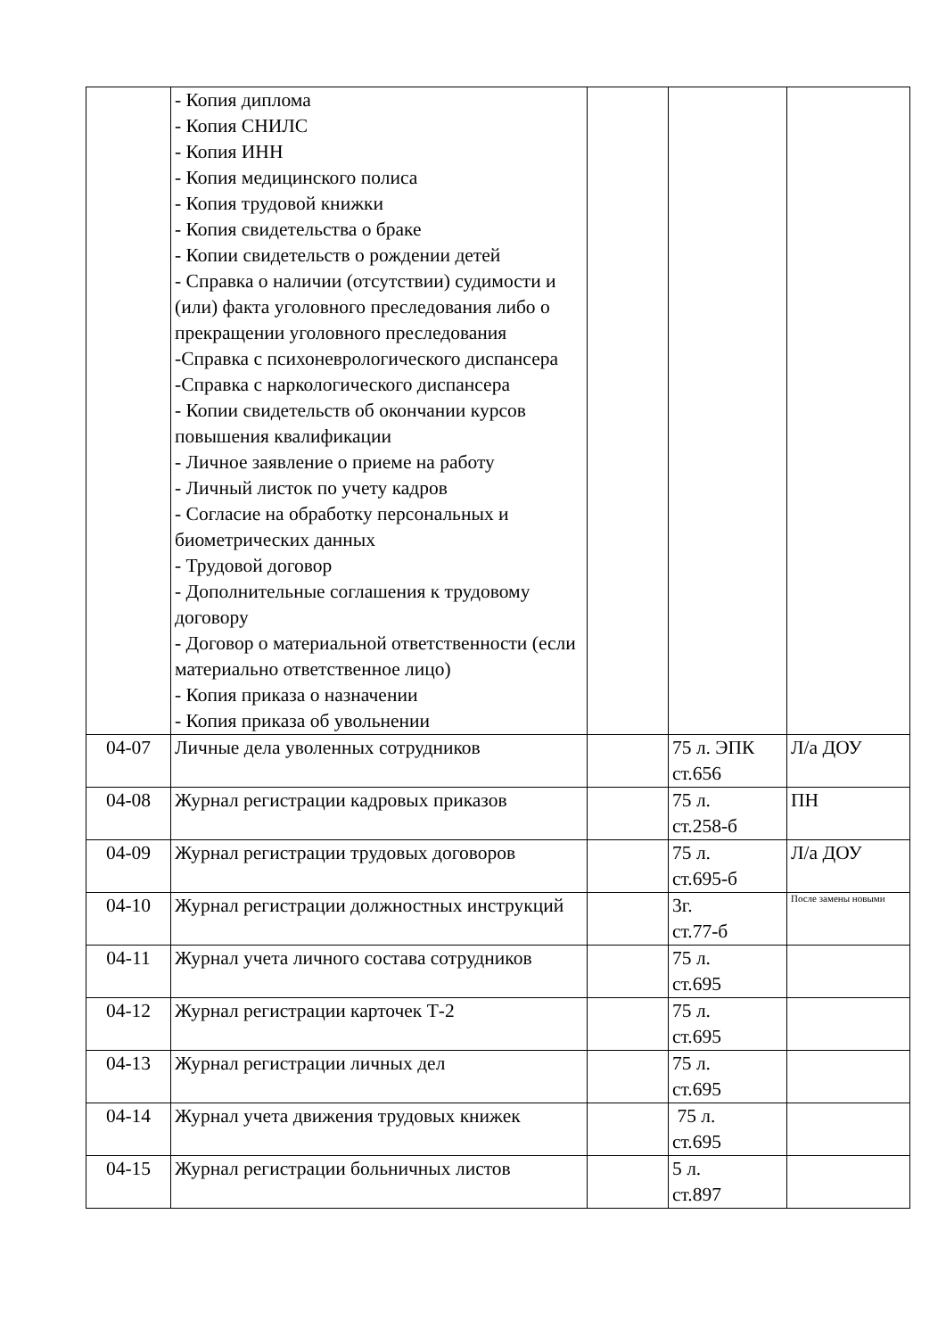| | - Копия диплома - Копия СНИЛС - Копия ИНН - Копия медицинского полиса - Копия трудовой книжки - Копия свидетельства о браке - Копии свидетельств о рождении детей - Справка о наличии (отсутствии) судимости и (или) факта уголовного преследования либо о прекращении уголовного преследования -Справка с психоневрологического диспансера -Справка с наркологического диспансера - Копии свидетельств об окончании курсов повышения квалификации - Личное заявление о приеме на работу - Личный листок по учету кадров - Согласие на обработку персональных и биометрических данных - Трудовой договор - Дополнительные соглашения к трудовому договору - Договор о материальной ответственности (если материально ответственное лицо) - Копия приказа о назначении - Копия приказа об увольнении | | | |
| 04-07 | Личные дела уволенных сотрудников | | 75 л. ЭПК ст.656 | Л/а ДОУ |
| 04-08 | Журнал регистрации кадровых приказов | | 75 л. ст.258-б | ПН |
| 04-09 | Журнал регистрации трудовых договоров | | 75 л. ст.695-б | Л/а ДОУ |
| 04-10 | Журнал регистрации должностных инструкций | | 3г. ст.77-б | После замены новыми |
| 04-11 | Журнал учета личного состава сотрудников | | 75 л. ст.695 | |
| 04-12 | Журнал регистрации карточек Т-2 | | 75 л. ст.695 | |
| 04-13 | Журнал регистрации личных дел | | 75 л. ст.695 | |
| 04-14 | Журнал учета движения трудовых книжек | | 75 л. ст.695 | |
| 04-15 | Журнал регистрации больничных листов | | 5 л. ст.897 | |